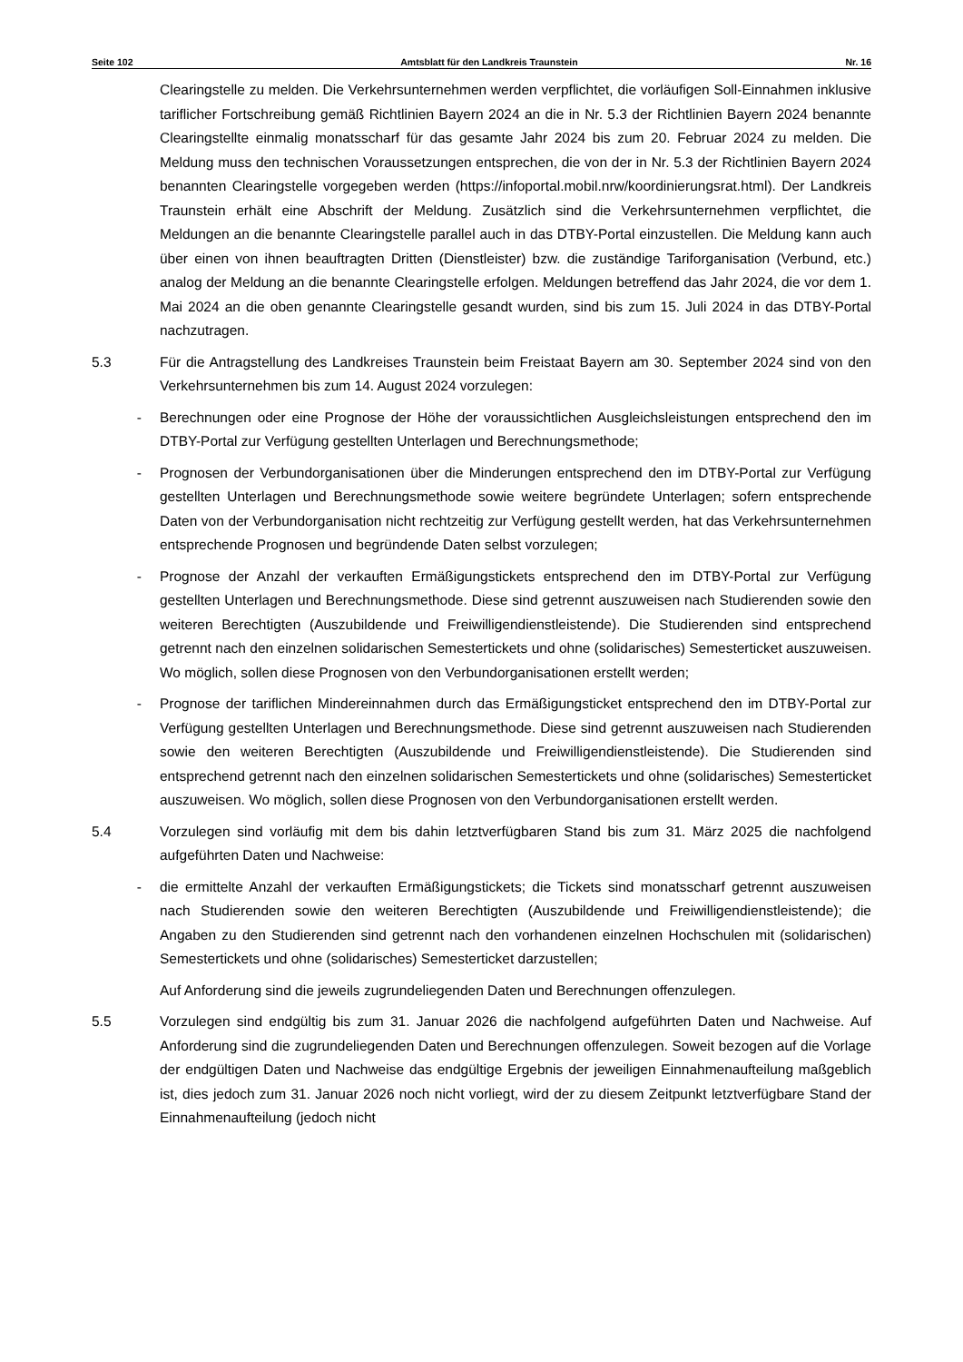Seite 102 Amtsblatt für den Landkreis Traunstein Nr. 16
Clearingstelle zu melden. Die Verkehrsunternehmen werden verpflichtet, die vorläufigen Soll-Einnahmen inklusive tariflicher Fortschreibung gemäß Richtlinien Bayern 2024 an die in Nr. 5.3 der Richtlinien Bayern 2024 benannte Clearingstellte einmalig monatsscharf für das gesamte Jahr 2024 bis zum 20. Februar 2024 zu melden. Die Meldung muss den technischen Voraussetzungen entsprechen, die von der in Nr. 5.3 der Richtlinien Bayern 2024 benannten Clearingstelle vorgegeben werden (https://infoportal.mobil.nrw/koordinierungsrat.html). Der Landkreis Traunstein erhält eine Abschrift der Meldung. Zusätzlich sind die Verkehrsunternehmen verpflichtet, die Meldungen an die benannte Clearingstelle parallel auch in das DTBY-Portal einzustellen. Die Meldung kann auch über einen von ihnen beauftragten Dritten (Dienstleister) bzw. die zuständige Tariforganisation (Verbund, etc.) analog der Meldung an die benannte Clearingstelle erfolgen. Meldungen betreffend das Jahr 2024, die vor dem 1. Mai 2024 an die oben genannte Clearingstelle gesandt wurden, sind bis zum 15. Juli 2024 in das DTBY-Portal nachzutragen.
5.3 Für die Antragstellung des Landkreises Traunstein beim Freistaat Bayern am 30. September 2024 sind von den Verkehrsunternehmen bis zum 14. August 2024 vorzulegen:
- Berechnungen oder eine Prognose der Höhe der voraussichtlichen Ausgleichsleistungen entsprechend den im DTBY-Portal zur Verfügung gestellten Unterlagen und Berechnungsmethode;
- Prognosen der Verbundorganisationen über die Minderungen entsprechend den im DTBY-Portal zur Verfügung gestellten Unterlagen und Berechnungsmethode sowie weitere begründete Unterlagen; sofern entsprechende Daten von der Verbundorganisation nicht rechtzeitig zur Verfügung gestellt werden, hat das Verkehrsunternehmen entsprechende Prognosen und begründende Daten selbst vorzulegen;
- Prognose der Anzahl der verkauften Ermäßigungstickets entsprechend den im DTBY-Portal zur Verfügung gestellten Unterlagen und Berechnungsmethode. Diese sind getrennt auszuweisen nach Studierenden sowie den weiteren Berechtigten (Auszubildende und Freiwilligendienstleistende). Die Studierenden sind entsprechend getrennt nach den einzelnen solidarischen Semestertickets und ohne (solidarisches) Semesterticket auszuweisen. Wo möglich, sollen diese Prognosen von den Verbundorganisationen erstellt werden;
- Prognose der tariflichen Mindereinnahmen durch das Ermäßigungsticket entsprechend den im DTBY-Portal zur Verfügung gestellten Unterlagen und Berechnungsmethode. Diese sind getrennt auszuweisen nach Studierenden sowie den weiteren Berechtigten (Auszubildende und Freiwilligendienstleistende). Die Studierenden sind entsprechend getrennt nach den einzelnen solidarischen Semestertickets und ohne (solidarisches) Semesterticket auszuweisen. Wo möglich, sollen diese Prognosen von den Verbundorganisationen erstellt werden.
5.4 Vorzulegen sind vorläufig mit dem bis dahin letztverfügbaren Stand bis zum 31. März 2025 die nachfolgend aufgeführten Daten und Nachweise:
- die ermittelte Anzahl der verkauften Ermäßigungstickets; die Tickets sind monatsscharf getrennt auszuweisen nach Studierenden sowie den weiteren Berechtigten (Auszubildende und Freiwilligendienstleistende); die Angaben zu den Studierenden sind getrennt nach den vorhandenen einzelnen Hochschulen mit (solidarischen) Semestertickets und ohne (solidarisches) Semesterticket darzustellen;
Auf Anforderung sind die jeweils zugrundeliegenden Daten und Berechnungen offenzulegen.
5.5 Vorzulegen sind endgültig bis zum 31. Januar 2026 die nachfolgend aufgeführten Daten und Nachweise. Auf Anforderung sind die zugrundeliegenden Daten und Berechnungen offenzulegen. Soweit bezogen auf die Vorlage der endgültigen Daten und Nachweise das endgültige Ergebnis der jeweiligen Einnahmenaufteilung maßgeblich ist, dies jedoch zum 31. Januar 2026 noch nicht vorliegt, wird der zu diesem Zeitpunkt letztverfügbare Stand der Einnahmenaufteilung (jedoch nicht